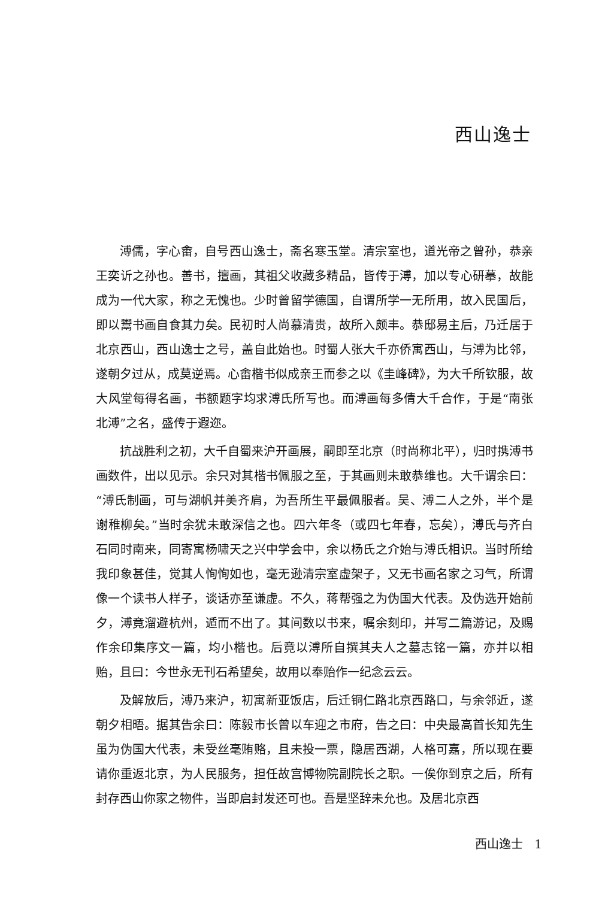西山逸士
溥儒，字心畬，自号西山逸士，斋名寒玉堂。清宗室也，道光帝之曾孙，恭亲王奕䜣之孙也。善书，擅画，其祖父收藏多精品，皆传于溥，加以专心研摹，故能成为一代大家，称之无愧也。少时曾留学德国，自谓所学一无所用，故入民国后，即以鬻书画自食其力矣。民初时人尚慕清贵，故所入颇丰。恭邸易主后，乃迁居于北京西山，西山逸士之号，盖自此始也。时蜀人张大千亦侨寓西山，与溥为比邻，遂朝夕过从，成莫逆焉。心畬楷书似成亲王而参之以《圭峰碑》，为大千所钦服，故大风堂每得名画，书额题字均求溥氏所写也。而溥画每多倩大千合作，于是“南张北溥”之名，盛传于遐迩。
抗战胜利之初，大千自蜀来沪开画展，嗣即至北京（时尚称北平），归时携溥书画数件，出以见示。余只对其楷书佩服之至，于其画则未敢恭维也。大千谓余曰：“溥氏制画，可与湖帆并美齐肩，为吾所生平最佩服者。吴、溥二人之外，半个是谢稚柳矣。”当时余犹未敢深信之也。四六年冬（或四七年春，忘矣），溥氏与齐白石同时南来，同寄寓杨啸天之兴中学会中，余以杨氏之介始与溥氏相识。当时所给我印象甚佳，觉其人恂恂如也，毫无逊清宗室虚架子，又无书画名家之习气，所谓像一个读书人样子，谈话亦至谦虚。不久，蒋帮强之为伪国大代表。及伪选开始前夕，溥竟溜避杭州，遁而不出了。其间数以书来，嘱余刻印，并写二篇游记，及赐作余印集序文一篇，均小楷也。后竟以溥所自撰其夫人之墓志铭一篇，亦并以相贻，且曰：今世永无刊石希望矣，故用以奉贻作一纪念云云。
及解放后，溥乃来沪，初寓新亚饭店，后迁铜仁路北京西路口，与余邻近，遂朝夕相晤。据其告余曰：陈毅市长曾以车迎之市府，告之曰：中央最高首长知先生虽为伪国大代表，未受丝毫贿赂，且未投一票，隐居西湖，人格可嘉，所以现在要请你重返北京，为人民服务，担任故宫博物院副院长之职。一俟你到京之后，所有封存西山你家之物件，当即启封发还可也。吾是坚辞未允也。及居北京西
西山逸士 1